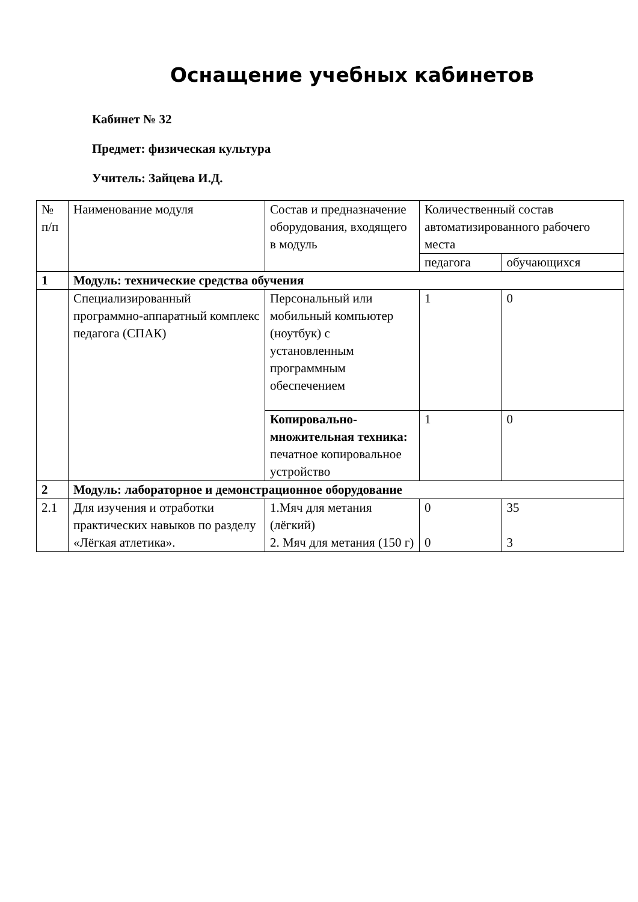Оснащение учебных кабинетов
Кабинет № 32
Предмет: физическая культура
Учитель: Зайцева И.Д.
| № п/п | Наименование модуля | Состав и предназначение оборудования, входящего в модуль | Количественный состав автоматизированного рабочего места | |
| | | | педагога | обучающихся |
| 1 | Модуль: технические средства обучения | | | |
| | Специализированный программно-аппаратный комплекс педагога (СПАК) | Персональный или мобильный компьютер (ноутбук) с установленным программным обеспечением | 1 | 0 |
| | | Копировально-множительная техника: печатное копировальное устройство | 1 | 0 |
| 2 | Модуль: лабораторное и демонстрационное оборудование | | | |
| 2.1 | Для изучения и отработки практических навыков по разделу «Лёгкая атлетика». | 1.Мяч для метания (лёгкий) 2. Мяч для метания (150 г) | 0 0 | 35 3 |